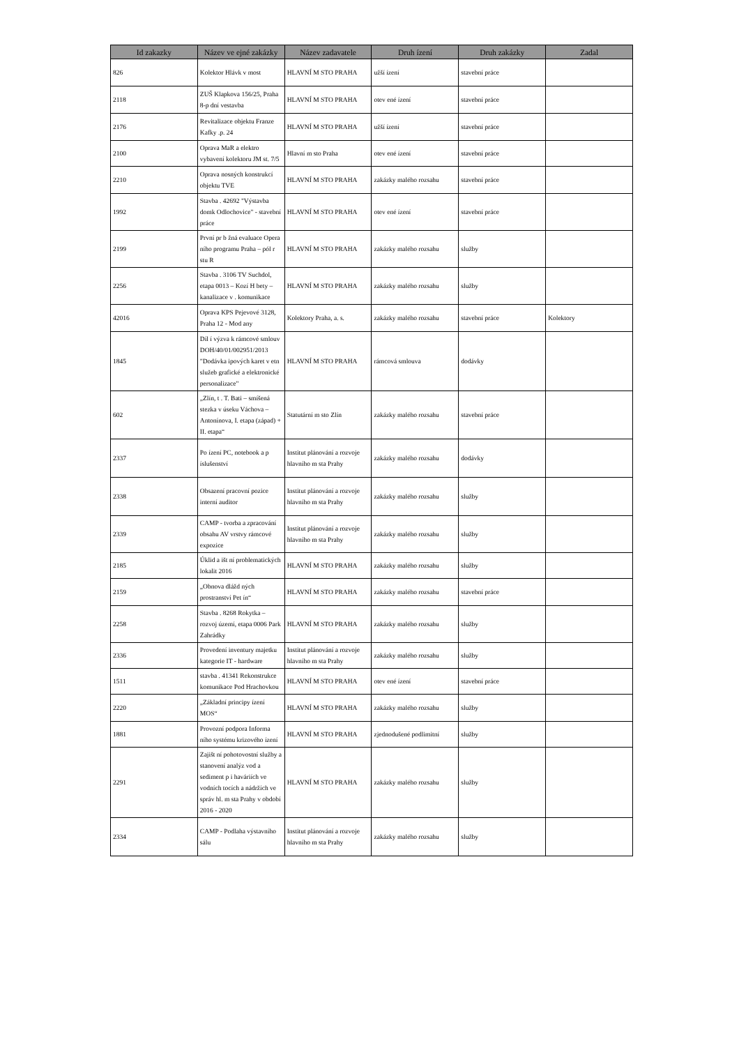| Id zakazky | Název ve ejné zakázky | Název zadavatele | Druh ízení | Druh zakázky | Zadal |
| --- | --- | --- | --- | --- | --- |
| 826 | Kolektor Hlávk v most | HLAVNÍ M STO PRAHA | užší ízení | stavební práce | |
| 2118 | ZUŠ Klapkova 156/25, Praha 8-p dní vestavba | HLAVNÍ M STO PRAHA | otev ené ízení | stavební práce | |
| 2176 | Revitalizace objektu Franze Kafky .p. 24 | HLAVNÍ M STO PRAHA | užší ízení | stavební práce | |
| 2100 | Oprava MaR a elektro vybavení kolektoru JM st. 7/5 | Hlavní m sto Praha | otev ené ízení | stavební práce | |
| 2210 | Oprava nosných konstrukcí objektu TVE | HLAVNÍ M STO PRAHA | zakázky malého rozsahu | stavební práce | |
| 1992 | Stavba . 42692 "Výstavba domk Odlochovice" - stavební práce | HLAVNÍ M STO PRAHA | otev ené ízení | stavební práce | |
| 2199 | První pr b žná evaluace Opera ního programu Praha – pól r stu R | HLAVNÍ M STO PRAHA | zakázky malého rozsahu | služby | |
| 2256 | Stavba . 3106 TV Suchdol, etapa 0013 – Kozí H bety – kanalizace v . komunikace | HLAVNÍ M STO PRAHA | zakázky malého rozsahu | služby | |
| 42016 | Oprava KPS Pejevové 3128, Praha 12 - Mod any | Kolektory Praha, a. s. | zakázky malého rozsahu | stavební práce | Kolektory |
| 1845 | Díl í výzva k rámcové smlouv DOH/40/01/002951/2013 "Dodávka ipových karet v etn služeb grafické a elektronické personalizace" | HLAVNÍ M STO PRAHA | rámcová smlouva | dodávky | |
| 602 | „Zlín, t . T. Bati – smíšená stezka v úseku Váchova – Antonínova, I. etapa (západ) + II. etapa“ | Statutární m sto Zlín | zakázky malého rozsahu | stavební práce | |
| 2337 | Po ízení PC, notebook a p íslušenství | Institut plánování a rozvoje hlavního m sta Prahy | zakázky malého rozsahu | dodávky | |
| 2338 | Obsazení pracovní pozice interní auditor | Institut plánování a rozvoje hlavního m sta Prahy | zakázky malého rozsahu | služby | |
| 2339 | CAMP - tvorba a zpracování obsahu AV vrstvy rámcové expozice | Institut plánování a rozvoje hlavního m sta Prahy | zakázky malého rozsahu | služby | |
| 2185 | Úklid a išt ní problematických lokalit 2016 | HLAVNÍ M STO PRAHA | zakázky malého rozsahu | služby | |
| 2159 | „Obnova dlážd ných prostranství Pet ín“ | HLAVNÍ M STO PRAHA | zakázky malého rozsahu | stavební práce | |
| 2258 | Stavba . 8268 Rokytka – rozvoj území, etapa 0006 Park Zahrádky | HLAVNÍ M STO PRAHA | zakázky malého rozsahu | služby | |
| 2336 | Provedení inventury majetku kategorie IT - hardware | Institut plánování a rozvoje hlavního m sta Prahy | zakázky malého rozsahu | služby | |
| 1511 | stavba . 41341 Rekonstrukce komunikace Pod Hrachovkou | HLAVNÍ M STO PRAHA | otev ené ízení | stavební práce | |
| 2220 | „Základní principy ízení MOS“ | HLAVNÍ M STO PRAHA | zakázky malého rozsahu | služby | |
| 1881 | Provozní podpora Informa ního systému krizového ízení | HLAVNÍ M STO PRAHA | zjednodušené podlimitní | služby | |
| 2291 | Zajišt ní pohotovostní služby a stanovení analýz vod a sediment p i haváriích ve vodních tocích a nádržích ve správ hl. m sta Prahy v období 2016 - 2020 | HLAVNÍ M STO PRAHA | zakázky malého rozsahu | služby | |
| 2334 | CAMP - Podlaha výstavního sálu | Institut plánování a rozvoje hlavního m sta Prahy | zakázky malého rozsahu | služby | |